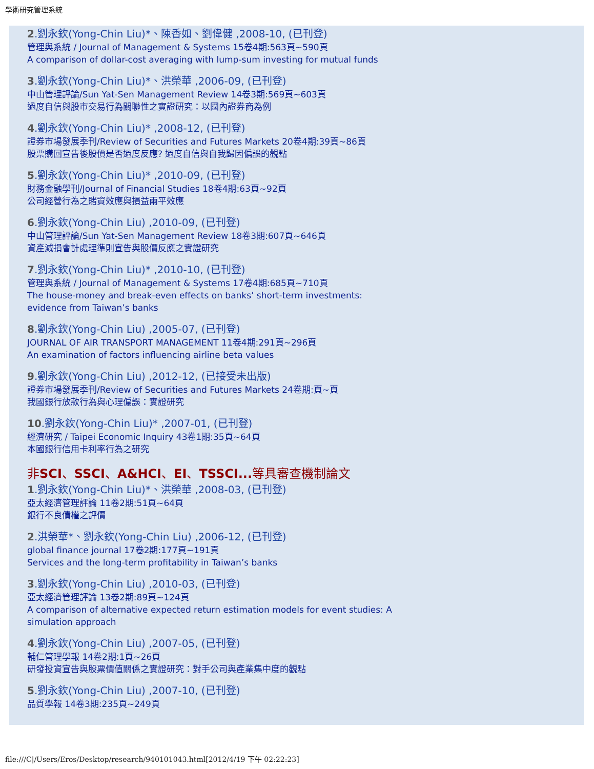學術研究管理系統
2.劉永欽(Yong-Chin Liu)*、陳香如、劉偉健 ,2008-10, (已刊登)
管理與系統 / Journal of Management & Systems 15卷4期:563頁~590頁
A comparison of dollar-cost averaging with lump-sum investing for mutual funds
3.劉永欽(Yong-Chin Liu)*、洪榮華 ,2006-09, (已刊登)
中山管理評論/Sun Yat-Sen Management Review 14卷3期:569頁~603頁
過度自信與股市交易行為關聯性之實證研究：以國內證券商為例
4.劉永欽(Yong-Chin Liu)* ,2008-12, (已刊登)
證券市場發展季刊/Review of Securities and Futures Markets 20卷4期:39頁~86頁
股票購回宣告後股價是否過度反應? 過度自信與自我歸因偏誤的觀點
5.劉永欽(Yong-Chin Liu)* ,2010-09, (已刊登)
財務金融學刊/Journal of Financial Studies 18卷4期:63頁~92頁
公司經營行為之賭資效應與損益兩平效應
6.劉永欽(Yong-Chin Liu) ,2010-09, (已刊登)
中山管理評論/Sun Yat-Sen Management Review 18卷3期:607頁~646頁
資產減損會計處理準則宣告與股價反應之實證研究
7.劉永欽(Yong-Chin Liu)* ,2010-10, (已刊登)
管理與系統 / Journal of Management & Systems 17卷4期:685頁~710頁
The house-money and break-even effects on banks’ short-term investments:
evidence from Taiwan’s banks
8.劉永欽(Yong-Chin Liu) ,2005-07, (已刊登)
JOURNAL OF AIR TRANSPORT MANAGEMENT 11卷4期:291頁~296頁
An examination of factors influencing airline beta values
9.劉永欽(Yong-Chin Liu) ,2012-12, (已接受未出版)
證券市場發展季刊/Review of Securities and Futures Markets 24卷期:頁~頁
我國銀行放款行為與心理偏誤：實證研究
10.劉永欽(Yong-Chin Liu)* ,2007-01, (已刊登)
經濟研究 / Taipei Economic Inquiry 43卷1期:35頁~64頁
本國銀行信用卡利率行為之研究
非SCI、SSCI、A&HCI、EI、TSSCI... 等具審查機制論文
1.劉永欽(Yong-Chin Liu)*、洪榮華 ,2008-03, (已刊登)
亞太經濟管理評論 11卷2期:51頁~64頁
銀行不良債權之評價
2.洪榮華*、劉永欽(Yong-Chin Liu) ,2006-12, (已刊登)
global finance journal 17卷2期:177頁~191頁
Services and the long-term profitability in Taiwan’s banks
3.劉永欽(Yong-Chin Liu) ,2010-03, (已刊登)
亞太經濟管理評論 13卷2期:89頁~124頁
A comparison of alternative expected return estimation models for event studies: A
simulation approach
4.劉永欽(Yong-Chin Liu) ,2007-05, (已刊登)
輔仁管理學報 14卷2期:1頁~26頁
研發投資宣告與股票價值關係之實證研究：對手公司與產業集中度的觀點
5.劉永欽(Yong-Chin Liu) ,2007-10, (已刊登)
品質學報 14卷3期:235頁~249頁
file:///C|/Users/Eros/Desktop/research/940101043.html[2012/4/19 下午 02:22:23]